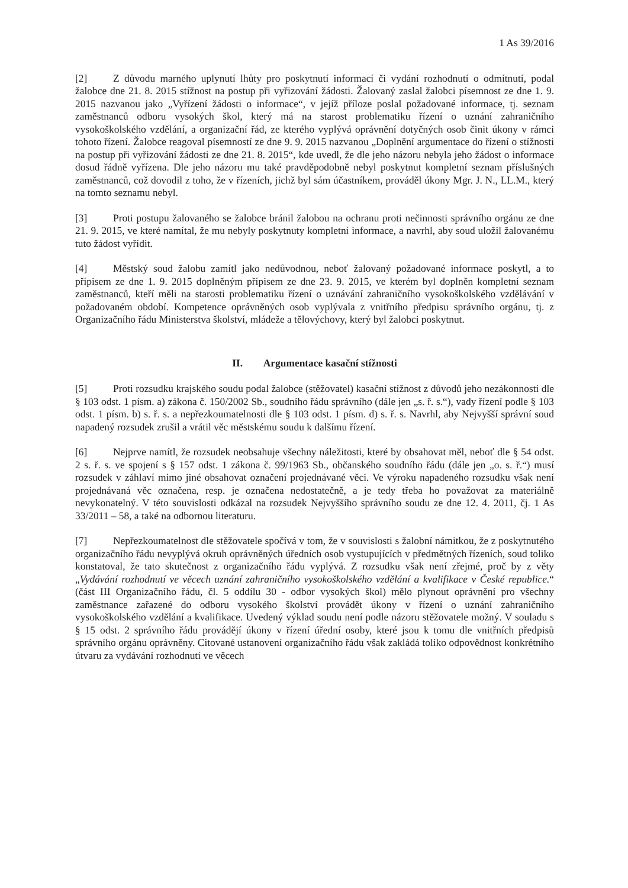1 As 39/2016
[2] Z důvodu marného uplynutí lhůty pro poskytnutí informací či vydání rozhodnutí o odmítnutí, podal žalobce dne 21. 8. 2015 stížnost na postup při vyřizování žádosti. Žalovaný zaslal žalobci písemnost ze dne 1. 9. 2015 nazvanou jako „Vyřízení žádosti o informace“, v jejíž příloze poslal požadované informace, tj. seznam zaměstnanců odboru vysokých škol, který má na starost problematiku řízení o uznání zahraničního vysokoškolského vzdělání, a organizační řád, ze kterého vyplývá oprávnění dotyčných osob činit úkony v rámci tohoto řízení. Žalobce reagoval písemností ze dne 9. 9. 2015 nazvanou „Doplnění argumentace do řízení o stížnosti na postup při vyřizování žádosti ze dne 21. 8. 2015“, kde uvedl, že dle jeho názoru nebyla jeho žádost o informace dosud řádně vyřízena. Dle jeho názoru mu také pravděpodobně nebyl poskytnut kompletní seznam příslušných zaměstnanců, což dovodil z toho, že v řízeních, jichž byl sám účastníkem, prováděl úkony Mgr. J. N., LL.M., který na tomto seznamu nebyl.
[3] Proti postupu žalovaného se žalobce bránil žalobou na ochranu proti nečinnosti správního orgánu ze dne 21. 9. 2015, ve které namítal, že mu nebyly poskytnuty kompletní informace, a navrhl, aby soud uložil žalovanému tuto žádost vyřídit.
[4] Městský soud žalobu zamítl jako nedůvodnou, neboť žalovaný požadované informace poskytl, a to přípisem ze dne 1. 9. 2015 doplněným přípisem ze dne 23. 9. 2015, ve kterém byl doplněn kompletní seznam zaměstnanců, kteří měli na starosti problematiku řízení o uznávání zahraničního vysokoškolského vzdělávání v požadovaném období. Kompetence oprávněných osob vyplývala z vnitřního předpisu správního orgánu, tj. z Organizačního řádu Ministerstva školství, mládeže a tělovýchovy, který byl žalobci poskytnut.
II. Argumentace kasační stížnosti
[5] Proti rozsudku krajského soudu podal žalobce (stěžovatel) kasační stížnost z důvodů jeho nezákonnosti dle § 103 odst. 1 písm. a) zákona č. 150/2002 Sb., soudního řádu správního (dále jen „s. ř. s.“), vady řízení podle § 103 odst. 1 písm. b) s. ř. s. a nepřezkoumatelnosti dle § 103 odst. 1 písm. d) s. ř. s. Navrhl, aby Nejvyšší správní soud napadený rozsudek zrušil a vrátil věc městskému soudu k dalšímu řízení.
[6] Nejprve namítl, že rozsudek neobsahuje všechny náležitosti, které by obsahovat měl, neboť dle § 54 odst. 2 s. ř. s. ve spojení s § 157 odst. 1 zákona č. 99/1963 Sb., občanského soudního řádu (dále jen „o. s. ř.“) musí rozsudek v záhlaví mimo jiné obsahovat označení projednávané věci. Ve výroku napadeného rozsudku však není projednávaná věc označena, resp. je označena nedostatečně, a je tedy třeba ho považovat za materiálně nevykonatelný. V této souvislosti odkázal na rozsudek Nejvyššího správního soudu ze dne 12. 4. 2011, čj. 1 As 33/2011 – 58, a také na odbornou literaturu.
[7] Nepřezkoumatelnost dle stěžovatele spočívá v tom, že v souvislosti s žalobní námitkou, že z poskytnutého organizačního řádu nevyplývá okruh oprávněných úředních osob vystupujících v předmětných řízeních, soud toliko konstatoval, že tato skutečnost z organizačního řádu vyplývá. Z rozsudku však není zřejmé, proč by z věty „Vydávání rozhodnutí ve věcech uznání zahraničního vysokoškolského vzdělání a kvalifikace v České republice.“ (část III Organizačního řádu, čl. 5 oddílu 30 - odbor vysokých škol) mělo plynout oprávnění pro všechny zaměstnance zařazené do odboru vysokého školství provádět úkony v řízení o uznání zahraničního vysokoškolského vzdělání a kvalifikace. Uvedený výklad soudu není podle názoru stěžovatele možný. V souladu s § 15 odst. 2 správního řádu provádějí úkony v řízení úřední osoby, které jsou k tomu dle vnitřních předpisů správního orgánu oprávněny. Citované ustanovení organizačního řádu však zakládá toliko odpovědnost konkrétního útvaru za vydávání rozhodnutí ve věcech